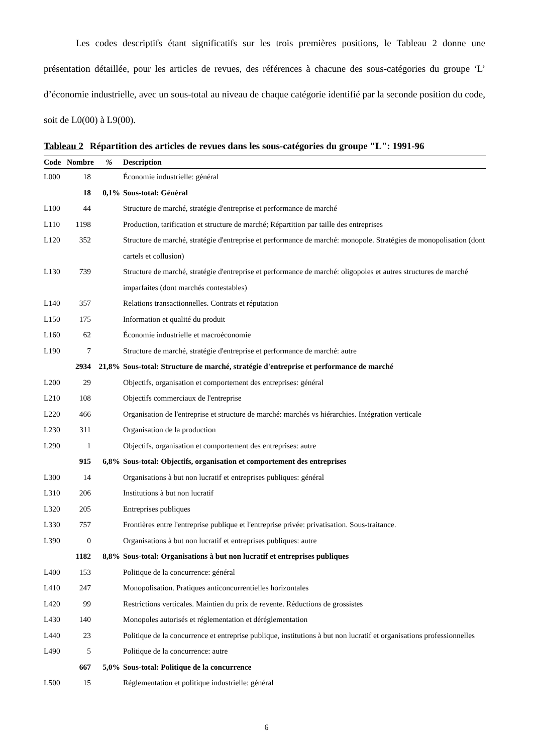Les codes descriptifs étant significatifs sur les trois premières positions, le Tableau 2 donne une présentation détaillée, pour les articles de revues, des références à chacune des sous-catégories du groupe ‘L’ d’économie industrielle, avec un sous-total au niveau de chaque catégorie identifié par la seconde position du code, soit de L0(00) à L9(00).
Tableau 2 Répartition des articles de revues dans les sous-catégories du groupe "L": 1991-96
| Code | Nombre | % | Description |
| --- | --- | --- | --- |
| L000 | 18 | | Économie industrielle: général |
| | 18 | 0,1% | Sous-total: Général |
| L100 | 44 | | Structure de marché, stratégie d'entreprise et performance de marché |
| L110 | 1198 | | Production, tarification et structure de marché; Répartition par taille des entreprises |
| L120 | 352 | | Structure de marché, stratégie d'entreprise et performance de marché: monopole. Stratégies de monopolisation (dont cartels et collusion) |
| L130 | 739 | | Structure de marché, stratégie d'entreprise et performance de marché: oligopoles et autres structures de marché imparfaites (dont marchés contestables) |
| L140 | 357 | | Relations transactionnelles. Contrats et réputation |
| L150 | 175 | | Information et qualité du produit |
| L160 | 62 | | Économie industrielle et macroéconomie |
| L190 | 7 | | Structure de marché, stratégie d'entreprise et performance de marché: autre |
| | 2934 | 21,8% | Sous-total: Structure de marché, stratégie d'entreprise et performance de marché |
| L200 | 29 | | Objectifs, organisation et comportement des entreprises: général |
| L210 | 108 | | Objectifs commerciaux de l'entreprise |
| L220 | 466 | | Organisation de l'entreprise et structure de marché: marchés vs hiérarchies. Intégration verticale |
| L230 | 311 | | Organisation de la production |
| L290 | 1 | | Objectifs, organisation et comportement des entreprises: autre |
| | 915 | 6,8% | Sous-total: Objectifs, organisation et comportement des entreprises |
| L300 | 14 | | Organisations à but non lucratif et entreprises publiques: général |
| L310 | 206 | | Institutions à but non lucratif |
| L320 | 205 | | Entreprises publiques |
| L330 | 757 | | Frontières entre l'entreprise publique et l'entreprise privée: privatisation. Sous-traitance. |
| L390 | 0 | | Organisations à but non lucratif et entreprises publiques: autre |
| | 1182 | 8,8% | Sous-total: Organisations à but non lucratif et entreprises publiques |
| L400 | 153 | | Politique de la concurrence: général |
| L410 | 247 | | Monopolisation. Pratiques anticoncurrentielles horizontales |
| L420 | 99 | | Restrictions verticales. Maintien du prix de revente. Réductions de grossistes |
| L430 | 140 | | Monopoles autorisés et réglementation et déréglementation |
| L440 | 23 | | Politique de la concurrence et entreprise publique, institutions à but non lucratif et organisations professionnelles |
| L490 | 5 | | Politique de la concurrence: autre |
| | 667 | 5,0% | Sous-total: Politique de la concurrence |
| L500 | 15 | | Réglementation et politique industrielle: général |
6